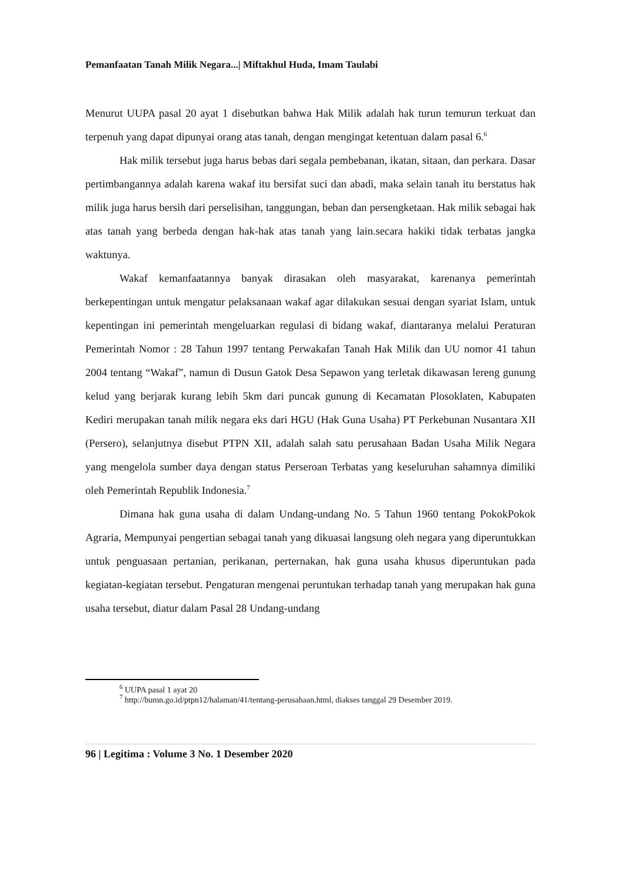Pemanfaatan Tanah Milik Negara...| Miftakhul Huda, Imam Taulabi
Menurut UUPA pasal 20 ayat 1 disebutkan bahwa Hak Milik adalah hak turun temurun terkuat dan terpenuh yang dapat dipunyai orang atas tanah, dengan mengingat ketentuan dalam pasal 6.<sup>6</sup>
Hak milik tersebut juga harus bebas dari segala pembebanan, ikatan, sitaan, dan perkara. Dasar pertimbangannya adalah karena wakaf itu bersifat suci dan abadi, maka selain tanah itu berstatus hak milik juga harus bersih dari perselisihan, tanggungan, beban dan persengketaan. Hak milik sebagai hak atas tanah yang berbeda dengan hak-hak atas tanah yang lain.secara hakiki tidak terbatas jangka waktunya.
Wakaf kemanfaatannya banyak dirasakan oleh masyarakat, karenanya pemerintah berkepentingan untuk mengatur pelaksanaan wakaf agar dilakukan sesuai dengan syariat Islam, untuk kepentingan ini pemerintah mengeluarkan regulasi di bidang wakaf, diantaranya melalui Peraturan Pemerintah Nomor : 28 Tahun 1997 tentang Perwakafan Tanah Hak Milik dan UU nomor 41 tahun 2004 tentang “Wakaf”, namun di Dusun Gatok Desa Sepawon yang terletak dikawasan lereng gunung kelud yang berjarak kurang lebih 5km dari puncak gunung di Kecamatan Plosoklaten, Kabupaten Kediri merupakan tanah milik negara eks dari HGU (Hak Guna Usaha) PT Perkebunan Nusantara XII (Persero), selanjutnya disebut PTPN XII, adalah salah satu perusahaan Badan Usaha Milik Negara yang mengelola sumber daya dengan status Perseroan Terbatas yang keseluruhan sahamnya dimiliki oleh Pemerintah Republik Indonesia.<sup>7</sup>
Dimana hak guna usaha di dalam Undang-undang No. 5 Tahun 1960 tentang PokokPokok Agraria, Mempunyai pengertian sebagai tanah yang dikuasai langsung oleh negara yang diperuntukkan untuk penguasaan pertanian, perikanan, perternakan, hak guna usaha khusus diperuntukan pada kegiatan-kegiatan tersebut. Pengaturan mengenai peruntukan terhadap tanah yang merupakan hak guna usaha tersebut, diatur dalam Pasal 28 Undang-undang
<sup>6</sup> UUPA pasal 1 ayat 20
<sup>7</sup> http://bumn.go.id/ptpn12/halaman/41/tentang-perusahaan.html, diakses tanggal 29 Desember 2019.
96 | Legitima : Volume 3 No. 1 Desember 2020